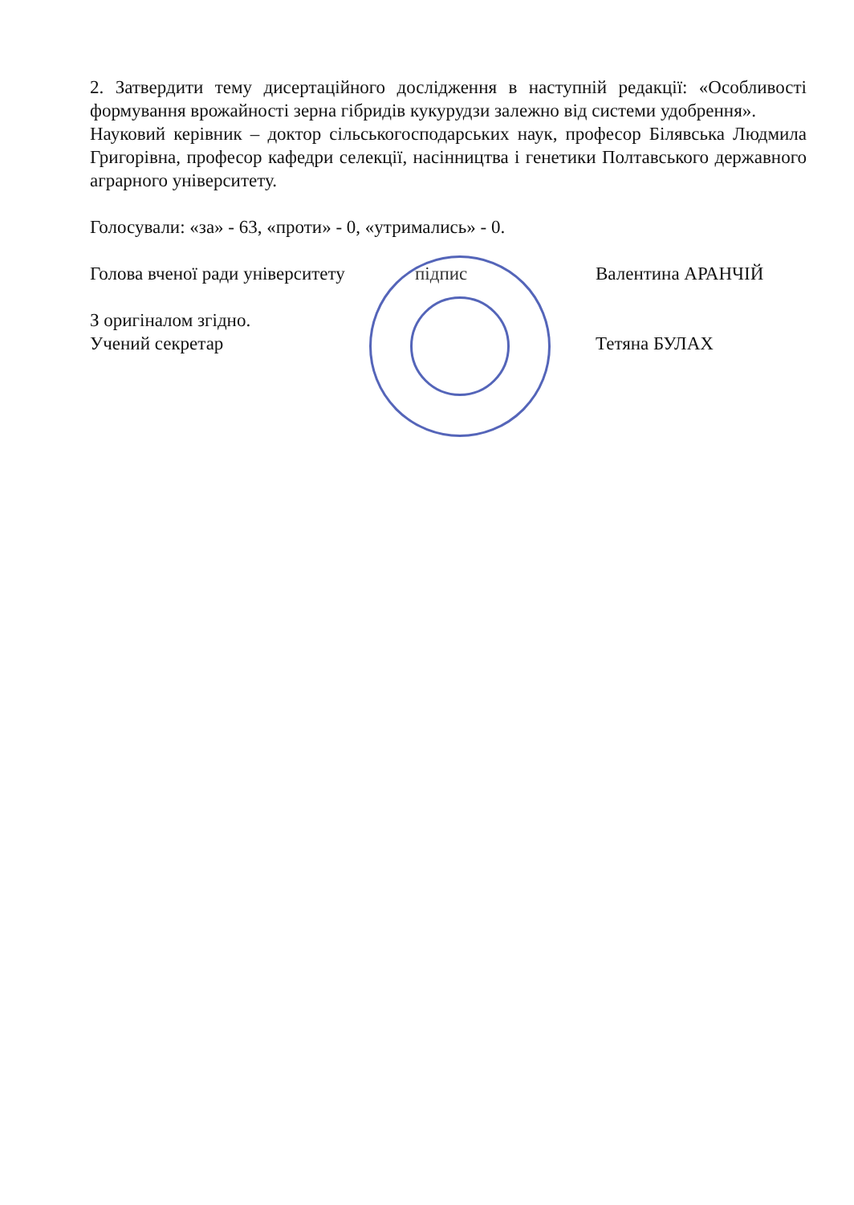2. Затвердити тему дисертаційного дослідження в наступній редакції: «Особливості формування врожайності зерна гібридів кукурудзи залежно від системи удобрення».
Науковий керівник – доктор сільськогосподарських наук, професор Білявська Людмила Григорівна, професор кафедри селекції, насінництва і генетики Полтавського державного аграрного університету.
Голосували: «за» - 63, «проти» - 0, «утримались» - 0.
Голова вченої ради університету підпис Валентина АРАНЧІЙ
З оригіналом згідно.
Учений секретар Тетяна БУЛАХ